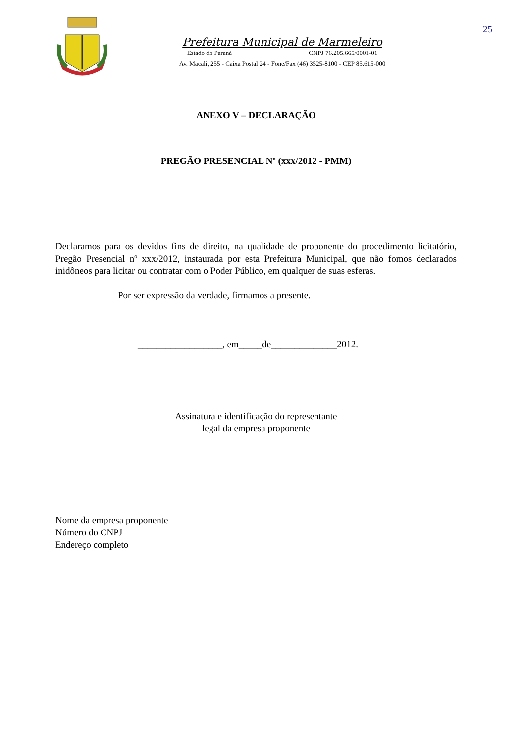25
Prefeitura Municipal de Marmeleiro
Estado do Paraná CNPJ 76.205.665/0001-01
Av. Macali, 255 - Caixa Postal 24 - Fone/Fax (46) 3525-8100 - CEP 85.615-000
ANEXO V – DECLARAÇÃO
PREGÃO PRESENCIAL Nº (xxx/2012 - PMM)
Declaramos para os devidos fins de direito, na qualidade de proponente do procedimento licitatório, Pregão Presencial nº xxx/2012, instaurada por esta Prefeitura Municipal, que não fomos declarados inidôneos para licitar ou contratar com o Poder Público, em qualquer de suas esferas.
Por ser expressão da verdade, firmamos a presente.
__________________, em_____de______________2012.
Assinatura e identificação do representante
legal da empresa proponente
Nome da empresa proponente
Número do CNPJ
Endereço completo